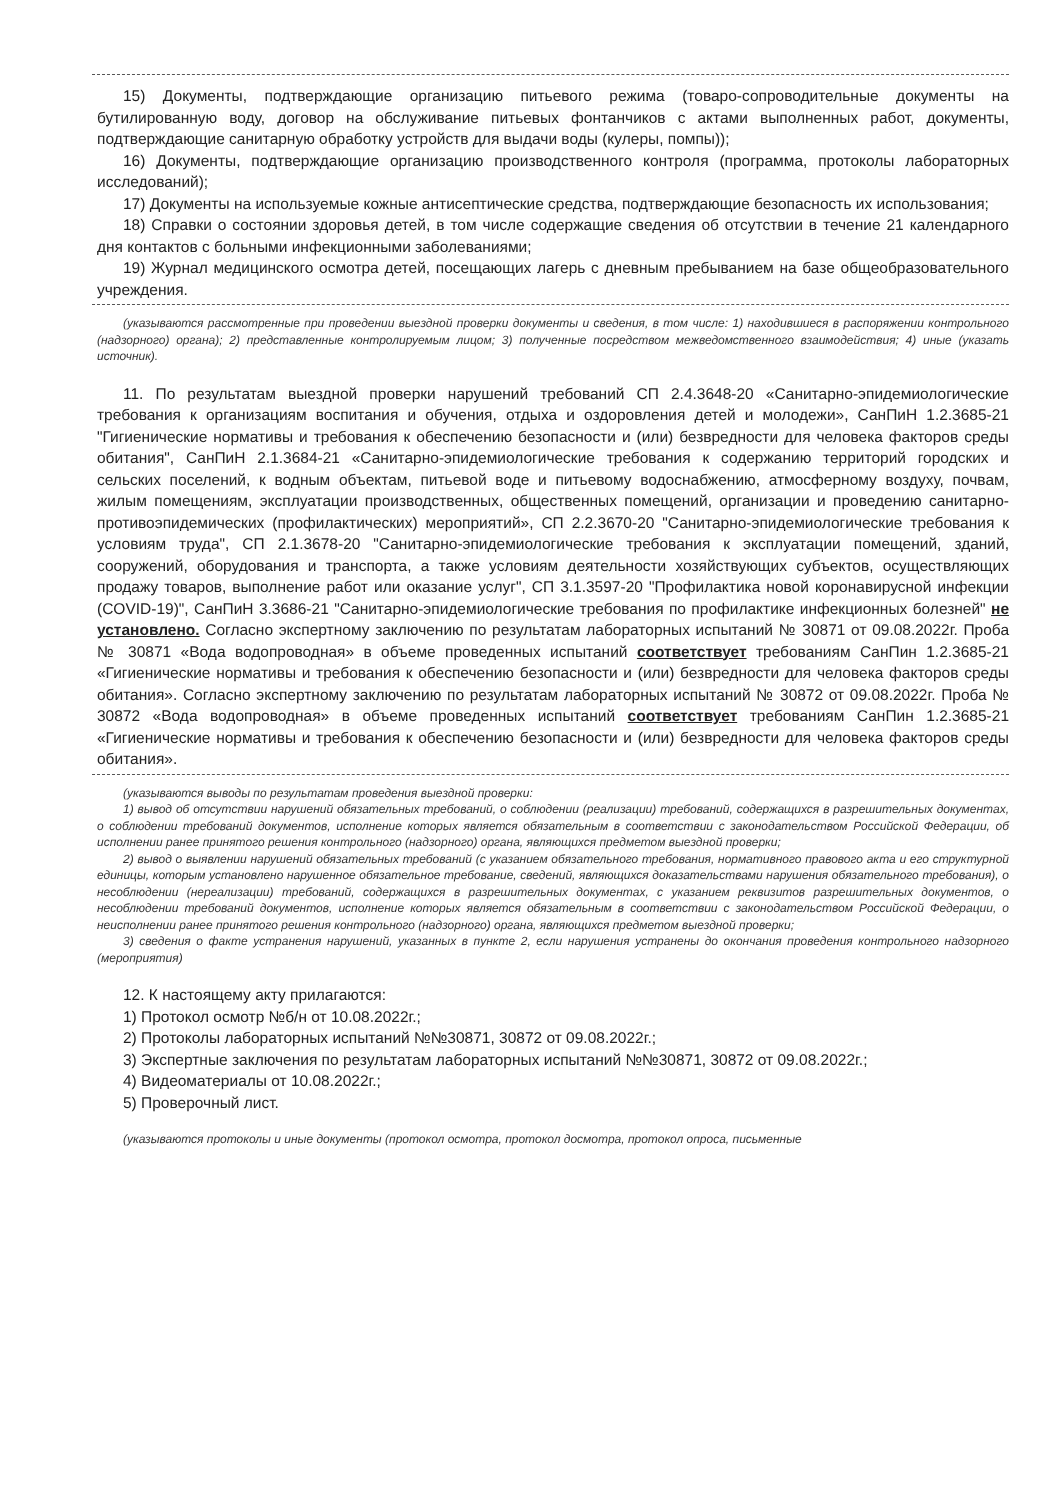15) Документы, подтверждающие организацию питьевого режима (товаро-сопроводительные документы на бутилированную воду, договор на обслуживание питьевых фонтанчиков с актами выполненных работ, документы, подтверждающие санитарную обработку устройств для выдачи воды (кулеры, помпы));
16) Документы, подтверждающие организацию производственного контроля (программа, протоколы лабораторных исследований);
17) Документы на используемые кожные антисептические средства, подтверждающие безопасность их использования;
18) Справки о состоянии здоровья детей, в том числе содержащие сведения об отсутствии в течение 21 календарного дня контактов с больными инфекционными заболеваниями;
19) Журнал медицинского осмотра детей, посещающих лагерь с дневным пребыванием на базе общеобразовательного учреждения.
(указываются рассмотренные при проведении выездной проверки документы и сведения, в том числе: 1) находившиеся в распоряжении контрольного (надзорного) органа); 2) представленные контролируемым лицом; 3) полученные посредством межведомственного взаимодействия; 4) иные (указать источник).
11. По результатам выездной проверки нарушений требований СП 2.4.3648-20 «Санитарно-эпидемиологические требования к организациям воспитания и обучения, отдыха и оздоровления детей и молодежи», СанПиН 1.2.3685-21 "Гигиенические нормативы и требования к обеспечению безопасности и (или) безвредности для человека факторов среды обитания", СанПиН 2.1.3684-21 «Санитарно-эпидемиологические требования к содержанию территорий городских и сельских поселений, к водным объектам, питьевой воде и питьевому водоснабжению, атмосферному воздуху, почвам, жилым помещениям, эксплуатации производственных, общественных помещений, организации и проведению санитарно-противоэпидемических (профилактических) мероприятий», СП 2.2.3670-20 "Санитарно-эпидемиологические требования к условиям труда", СП 2.1.3678-20 "Санитарно-эпидемиологические требования к эксплуатации помещений, зданий, сооружений, оборудования и транспорта, а также условиям деятельности хозяйствующих субъектов, осуществляющих продажу товаров, выполнение работ или оказание услуг", СП 3.1.3597-20 "Профилактика новой коронавирусной инфекции (COVID-19)", СанПиН 3.3686-21 "Санитарно-эпидемиологические требования по профилактике инфекционных болезней" не установлено. Согласно экспертному заключению по результатам лабораторных испытаний № 30871 от 09.08.2022г. Проба № 30871 «Вода водопроводная» в объеме проведенных испытаний соответствует требованиям СанПин 1.2.3685-21 «Гигиенические нормативы и требования к обеспечению безопасности и (или) безвредности для человека факторов среды обитания». Согласно экспертному заключению по результатам лабораторных испытаний № 30872 от 09.08.2022г. Проба № 30872 «Вода водопроводная» в объеме проведенных испытаний соответствует требованиям СанПин 1.2.3685-21 «Гигиенические нормативы и требования к обеспечению безопасности и (или) безвредности для человека факторов среды обитания».
(указываются выводы по результатам проведения выездной проверки:
1) вывод об отсутствии нарушений обязательных требований, о соблюдении (реализации) требований, содержащихся в разрешительных документах, о соблюдении требований документов, исполнение которых является обязательным в соответствии с законодательством Российской Федерации, об исполнении ранее принятого решения контрольного (надзорного) органа, являющихся предметом выездной проверки;
2) вывод о выявлении нарушений обязательных требований (с указанием обязательного требования, нормативного правового акта и его структурной единицы, которым установлено нарушенное обязательное требование, сведений, являющихся доказательствами нарушения обязательного требования), о несоблюдении (нереализации) требований, содержащихся в разрешительных документах, с указанием реквизитов разрешительных документов, о несоблюдении требований документов, исполнение которых является обязательным в соответствии с законодательством Российской Федерации, о неисполнении ранее принятого решения контрольного (надзорного) органа, являющихся предметом выездной проверки;
3) сведения о факте устранения нарушений, указанных в пункте 2, если нарушения устранены до окончания проведения контрольного надзорного (мероприятия)
12. К настоящему акту прилагаются:
1) Протокол осмотр №б/н от 10.08.2022г.;
2) Протоколы лабораторных испытаний №№30871, 30872 от 09.08.2022г.;
3) Экспертные заключения по результатам лабораторных испытаний №№30871, 30872 от 09.08.2022г.;
4) Видеоматериалы от 10.08.2022г.;
5) Проверочный лист.
(указываются протоколы и иные документы (протокол осмотра, протокол досмотра, протокол опроса, письменные